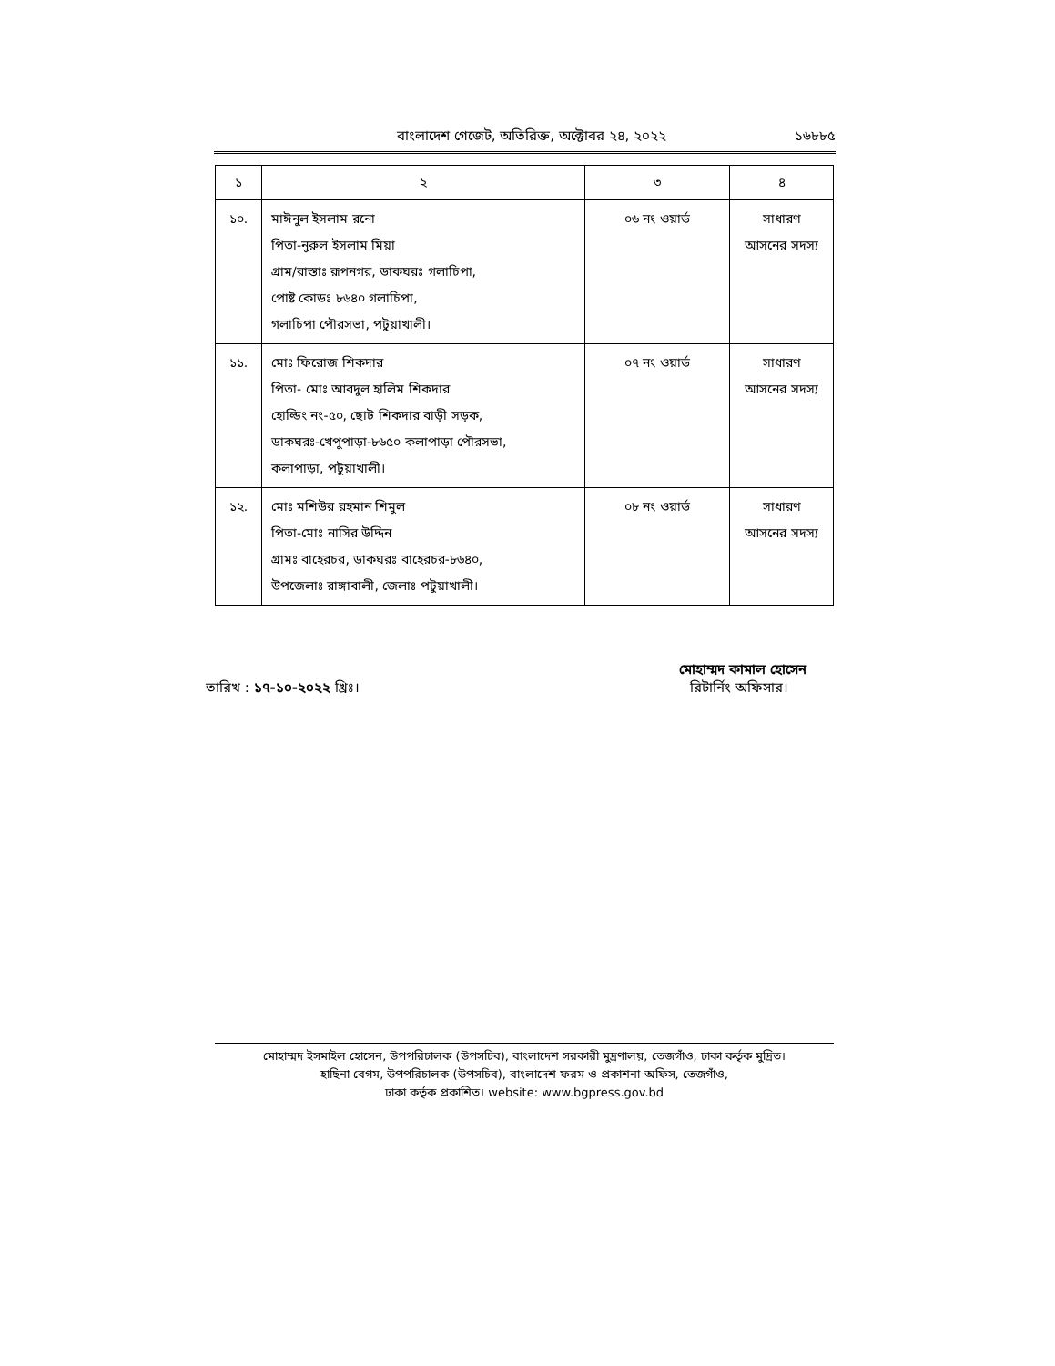বাংলাদেশ গেজেট, অতিরিক্ত, অক্টোবর ২৪, ২০২২ ১৬৮৮৫
| ১ | ২ | ৩ | ৪ |
| --- | --- | --- | --- |
| ১০. | মাঈনুল ইসলাম রনো পিতা-নুরুল ইসলাম মিয়া গ্রাম/রাস্তাঃ রূপনগর, ডাকঘরঃ গলাচিপা, পোষ্ট কোডঃ ৮৬৪০ গলাচিপা, গলাচিপা পৌরসভা, পটুয়াখালী। | ০৬ নং ওয়ার্ড | সাধারণ আসনের সদস্য |
| ১১. | মোঃ ফিরোজ শিকদার পিতা- মোঃ আবদুল হালিম শিকদার হোল্ডিং নং-৫০, ছোট শিকদার বাড়ী সড়ক, ডাকঘরঃ-খেপুপাড়া-৮৬৫০ কলাপাড়া পৌরসভা, কলাপাড়া, পটুয়াখালী। | ০৭ নং ওয়ার্ড | সাধারণ আসনের সদস্য |
| ১২. | মোঃ মশিউর রহমান শিমুল পিতা-মোঃ নাসির উদ্দিন গ্রামঃ বাহেরচর, ডাকঘরঃ বাহেরচর-৮৬৪০, উপজেলাঃ রাঙ্গাবালী, জেলাঃ পটুয়াখালী। | ০৮ নং ওয়ার্ড | সাধারণ আসনের সদস্য |
মোহাম্মদ কামাল হোসেন
তারিখ : ১৭-১০-২০২২ খ্রিঃ। রিটার্নিং অফিসার।
মোহাম্মদ ইসমাইল হোসেন, উপপরিচালক (উপসচিব), বাংলাদেশ সরকারী মুদ্রণালয়, তেজগাঁও, ঢাকা কর্তৃক মুদ্রিত।
হাছিনা বেগম, উপপরিচালক (উপসচিব), বাংলাদেশ ফরম ও প্রকাশনা অফিস, তেজগাঁও,
ঢাকা কর্তৃক প্রকাশিত। website: www.bgpress.gov.bd